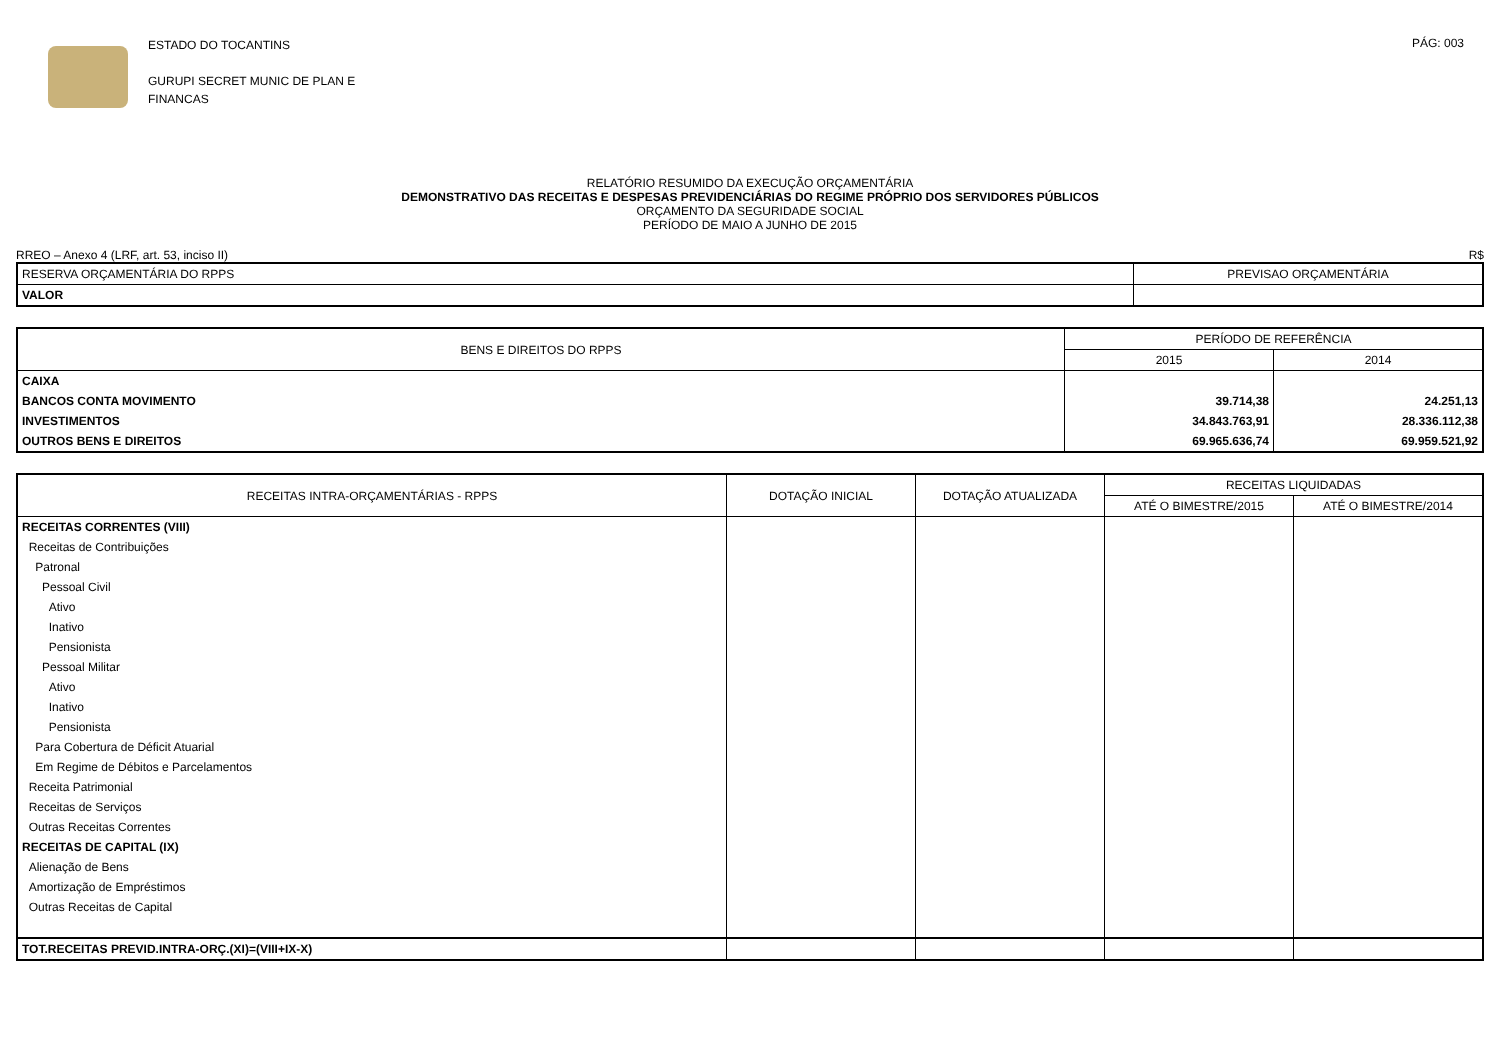ESTADO DO TOCANTINS
GURUPI SECRET MUNIC DE PLAN E
FINANCAS
PÁG: 003
RELATÓRIO RESUMIDO DA EXECUÇÃO ORÇAMENTÁRIA
DEMONSTRATIVO DAS RECEITAS E DESPESAS PREVIDENCIÁRIAS DO REGIME PRÓPRIO DOS SERVIDORES PÚBLICOS
ORÇAMENTO DA SEGURIDADE SOCIAL
PERÍODO DE MAIO A JUNHO DE 2015
RREO – Anexo 4 (LRF, art. 53, inciso II) R$
| RESERVA ORÇAMENTÁRIA DO RPPS | PREVISAO ORÇAMENTÁRIA |
| --- | --- |
| VALOR | |
| BENS E DIREITOS DO RPPS | PERÍODO DE REFERÊNCIA | |
| --- | --- | --- |
| | 2015 | 2014 |
| CAIXA | | |
| BANCOS CONTA MOVIMENTO | 39.714,38 | 24.251,13 |
| INVESTIMENTOS | 34.843.763,91 | 28.336.112,38 |
| OUTROS BENS E DIREITOS | 69.965.636,74 | 69.959.521,92 |
| RECEITAS INTRA-ORÇAMENTÁRIAS - RPPS | DOTAÇÃO INICIAL | DOTAÇÃO ATUALIZADA | RECEITAS LIQUIDADAS | |
| --- | --- | --- | --- | --- |
| | | | ATÉ O BIMESTRE/2015 | ATÉ O BIMESTRE/2014 |
| RECEITAS CORRENTES (VIII) | | | | |
| Receitas de Contribuições | | | | |
| Patronal | | | | |
| Pessoal Civil | | | | |
| Ativo | | | | |
| Inativo | | | | |
| Pensionista | | | | |
| Pessoal Militar | | | | |
| Ativo | | | | |
| Inativo | | | | |
| Pensionista | | | | |
| Para Cobertura de Déficit Atuarial | | | | |
| Em Regime de Débitos e Parcelamentos | | | | |
| Receita Patrimonial | | | | |
| Receitas de Serviços | | | | |
| Outras Receitas Correntes | | | | |
| RECEITAS DE CAPITAL (IX) | | | | |
| Alienação de Bens | | | | |
| Amortização de Empréstimos | | | | |
| Outras Receitas de Capital | | | | |
| TOT.RECEITAS PREVID.INTRA-ORÇ.(XI)=(VIII+IX-X) | | | | |